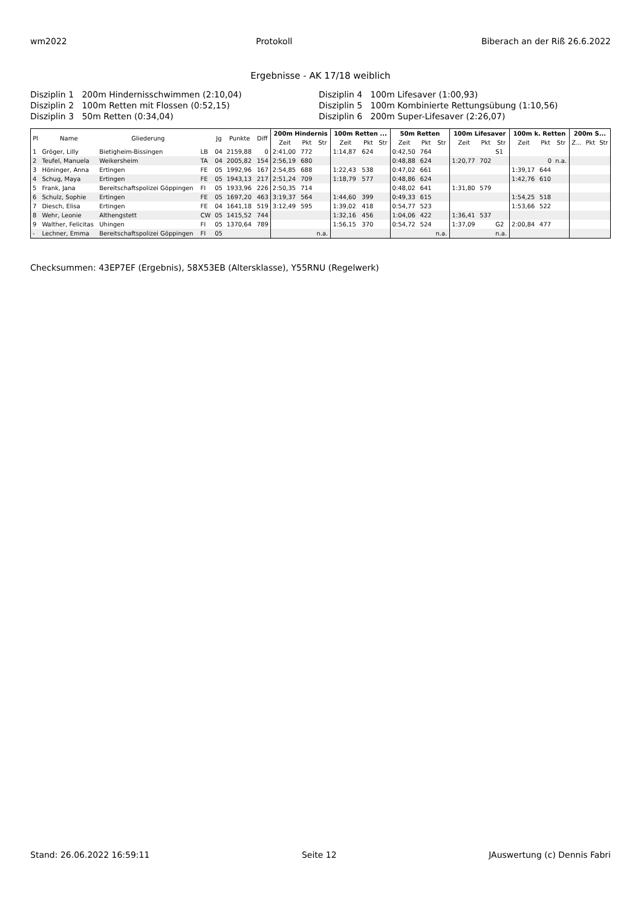wm2022 Protokoll Biberach an der Riß 26.6.2022
Ergebnisse - AK 17/18 weiblich
Disziplin 1 200m Hindernisschwimmen (2:10,04)
Disziplin 4 100m Lifesaver (1:00,93)
Disziplin 2 100m Retten mit Flossen (0:52,15)
Disziplin 5 100m Kombinierte Rettungsübung (1:10,56)
Disziplin 3 50m Retten (0:34,04)
Disziplin 6 200m Super-Lifesaver (2:26,07)
| Pl | Name | Gliederung | | Jg | Punkte | Diff | 200m Hindernis | | | 100m Retten ... | | | 50m Retten | | | 100m Lifesaver | | | 100m k. Retten | | | 200m S... | | |
| --- | --- | --- | --- | --- | --- | --- | --- | --- | --- | --- | --- | --- | --- | --- | --- | --- | --- | --- | --- | --- | --- | --- | --- | --- |
| | | | | | | | Zeit | Pkt | Str | Zeit | Pkt | Str | Zeit | Pkt | Str | Zeit | Pkt | Str | Zeit | Pkt | Str | Z... | Pkt | Str |
| 1 | Gröger, Lilly | Bietigheim-Bissingen | LB | 04 | 2159,88 | 0 | 2:41,00 | 772 | | 1:14,87 | 624 | | 0:42,50 | 764 | | | | S1 | | | | | | |
| 2 | Teufel, Manuela | Weikersheim | TA | 04 | 2005,82 | 154 | 2:56,19 | 680 | | | | | 0:48,88 | 624 | | 1:20,77 | 702 | | | 0 | n.a. | | | |
| 3 | Höninger, Anna | Ertingen | FE | 05 | 1992,96 | 167 | 2:54,85 | 688 | | 1:22,43 | 538 | | 0:47,02 | 661 | | | | | 1:39,17 | 644 | | | | |
| 4 | Schug, Maya | Ertingen | FE | 05 | 1943,13 | 217 | 2:51,24 | 709 | | 1:18,79 | 577 | | 0:48,86 | 624 | | | | | 1:42,76 | 610 | | | | |
| 5 | Frank, Jana | Bereitschaftspolizei Göppingen | FI | 05 | 1933,96 | 226 | 2:50,35 | 714 | | | | | 0:48,02 | 641 | | 1:31,80 | 579 | | | | | | | |
| 6 | Schulz, Sophie | Ertingen | FE | 05 | 1697,20 | 463 | 3:19,37 | 564 | | 1:44,60 | 399 | | 0:49,33 | 615 | | | | | 1:54,25 | 518 | | | | |
| 7 | Diesch, Elisa | Ertingen | FE | 04 | 1641,18 | 519 | 3:12,49 | 595 | | 1:39,02 | 418 | | 0:54,77 | 523 | | | | | 1:53,66 | 522 | | | | |
| 8 | Wehr, Leonie | Althengstett | CW | 05 | 1415,52 | 744 | | | | 1:32,16 | 456 | | 1:04,06 | 422 | | 1:36,41 | 537 | | | | | | | |
| 9 | Walther, Felicitas | Uhingen | FI | 05 | 1370,64 | 789 | | | | 1:56,15 | 370 | | 0:54,72 | 524 | | 1:37,09 | | G2 | 2:00,84 | 477 | | | | |
| - | Lechner, Emma | Bereitschaftspolizei Göppingen | FI | 05 | | | | | n.a. | | | | | | n.a. | | | n.a. | | | | | | |
Checksummen: 43EP7EF (Ergebnis), 58X53EB (Altersklasse), Y55RNU (Regelwerk)
Stand: 26.06.2022 16:59:11 Seite 12 JAuswertung (c) Dennis Fabri